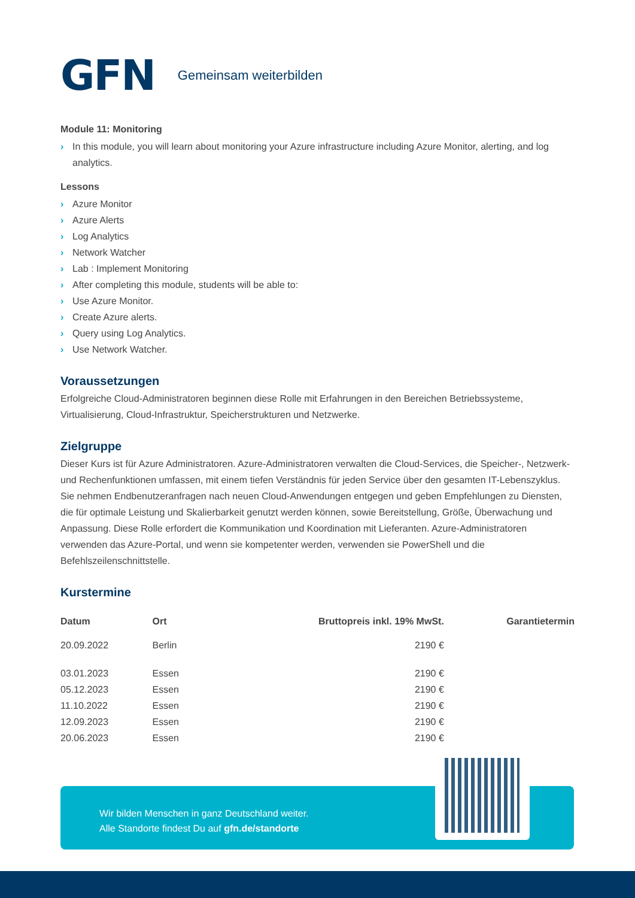GFN Gemeinsam weiterbilden
Module 11: Monitoring
› In this module, you will learn about monitoring your Azure infrastructure including Azure Monitor, alerting, and log analytics.
Lessons
› Azure Monitor
› Azure Alerts
› Log Analytics
› Network Watcher
› Lab : Implement Monitoring
› After completing this module, students will be able to:
› Use Azure Monitor.
› Create Azure alerts.
› Query using Log Analytics.
› Use Network Watcher.
Voraussetzungen
Erfolgreiche Cloud-Administratoren beginnen diese Rolle mit Erfahrungen in den Bereichen Betriebssysteme, Virtualisierung, Cloud-Infrastruktur, Speicherstrukturen und Netzwerke.
Zielgruppe
Dieser Kurs ist für Azure Administratoren. Azure-Administratoren verwalten die Cloud-Services, die Speicher-, Netzwerk- und Rechenfunktionen umfassen, mit einem tiefen Verständnis für jeden Service über den gesamten IT-Lebenszyklus. Sie nehmen Endbenutzeranfragen nach neuen Cloud-Anwendungen entgegen und geben Empfehlungen zu Diensten, die für optimale Leistung und Skalierbarkeit genutzt werden können, sowie Bereitstellung, Größe, Überwachung und Anpassung. Diese Rolle erfordert die Kommunikation und Koordination mit Lieferanten. Azure-Administratoren verwenden das Azure-Portal, und wenn sie kompetenter werden, verwenden sie PowerShell und die Befehlszeilenschnittstelle.
Kurstermine
| Datum | Ort | Bruttopreis inkl. 19% MwSt. | Garantietermin |
| --- | --- | --- | --- |
| 20.09.2022 | Berlin | 2190 € | |
| 03.01.2023 | Essen | 2190 € | |
| 05.12.2023 | Essen | 2190 € | |
| 11.10.2022 | Essen | 2190 € | |
| 12.09.2023 | Essen | 2190 € | |
| 20.06.2023 | Essen | 2190 € | |
Wir bilden Menschen in ganz Deutschland weiter.
Alle Standorte findest Du auf gfn.de/standorte